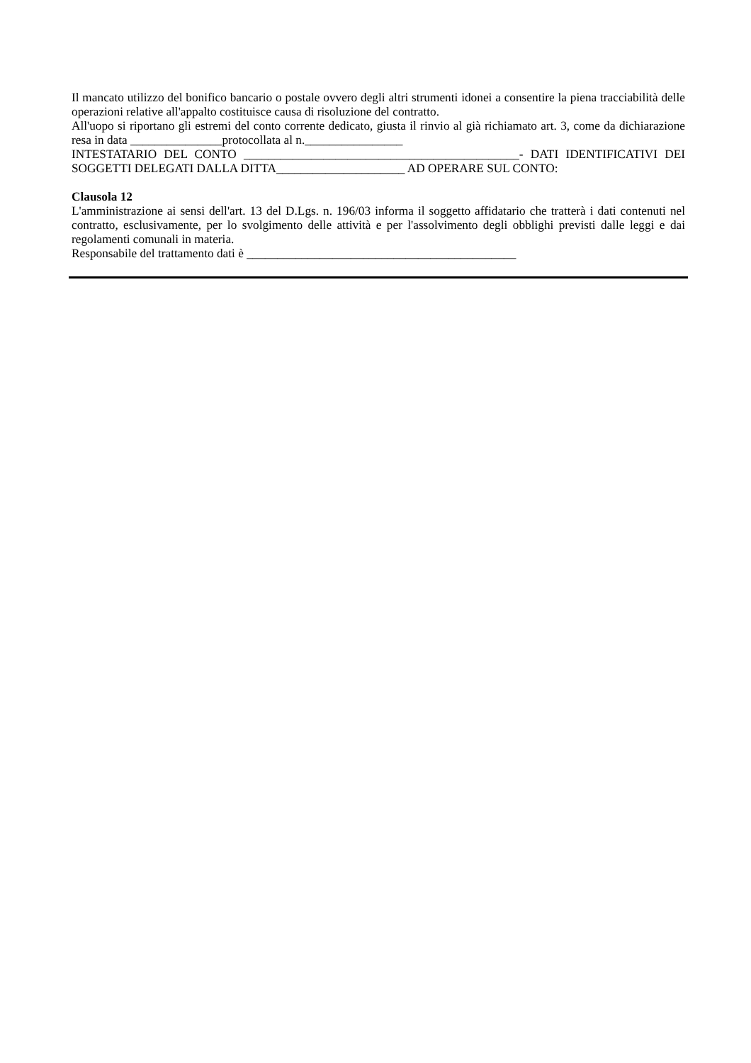Il mancato utilizzo del bonifico bancario o postale ovvero degli altri strumenti idonei a consentire la piena tracciabilità delle operazioni relative all'appalto costituisce causa di risoluzione del contratto.
All'uopo si riportano gli estremi del conto corrente dedicato, giusta il rinvio al già richiamato art. 3, come da dichiarazione resa in data _______________protocollata al n.________________
INTESTATARIO DEL CONTO _____________________________________________- DATI IDENTIFICATIVI DEI SOGGETTI DELEGATI DALLA DITTA_____________________ AD OPERARE SUL CONTO:
Clausola 12
L'amministrazione ai sensi dell'art. 13 del D.Lgs. n. 196/03 informa il soggetto affidatario che tratterà i dati contenuti nel contratto, esclusivamente, per lo svolgimento delle attività e per l'assolvimento degli obblighi previsti dalle leggi e dai regolamenti comunali in materia.
Responsabile del trattamento dati è ____________________________________________